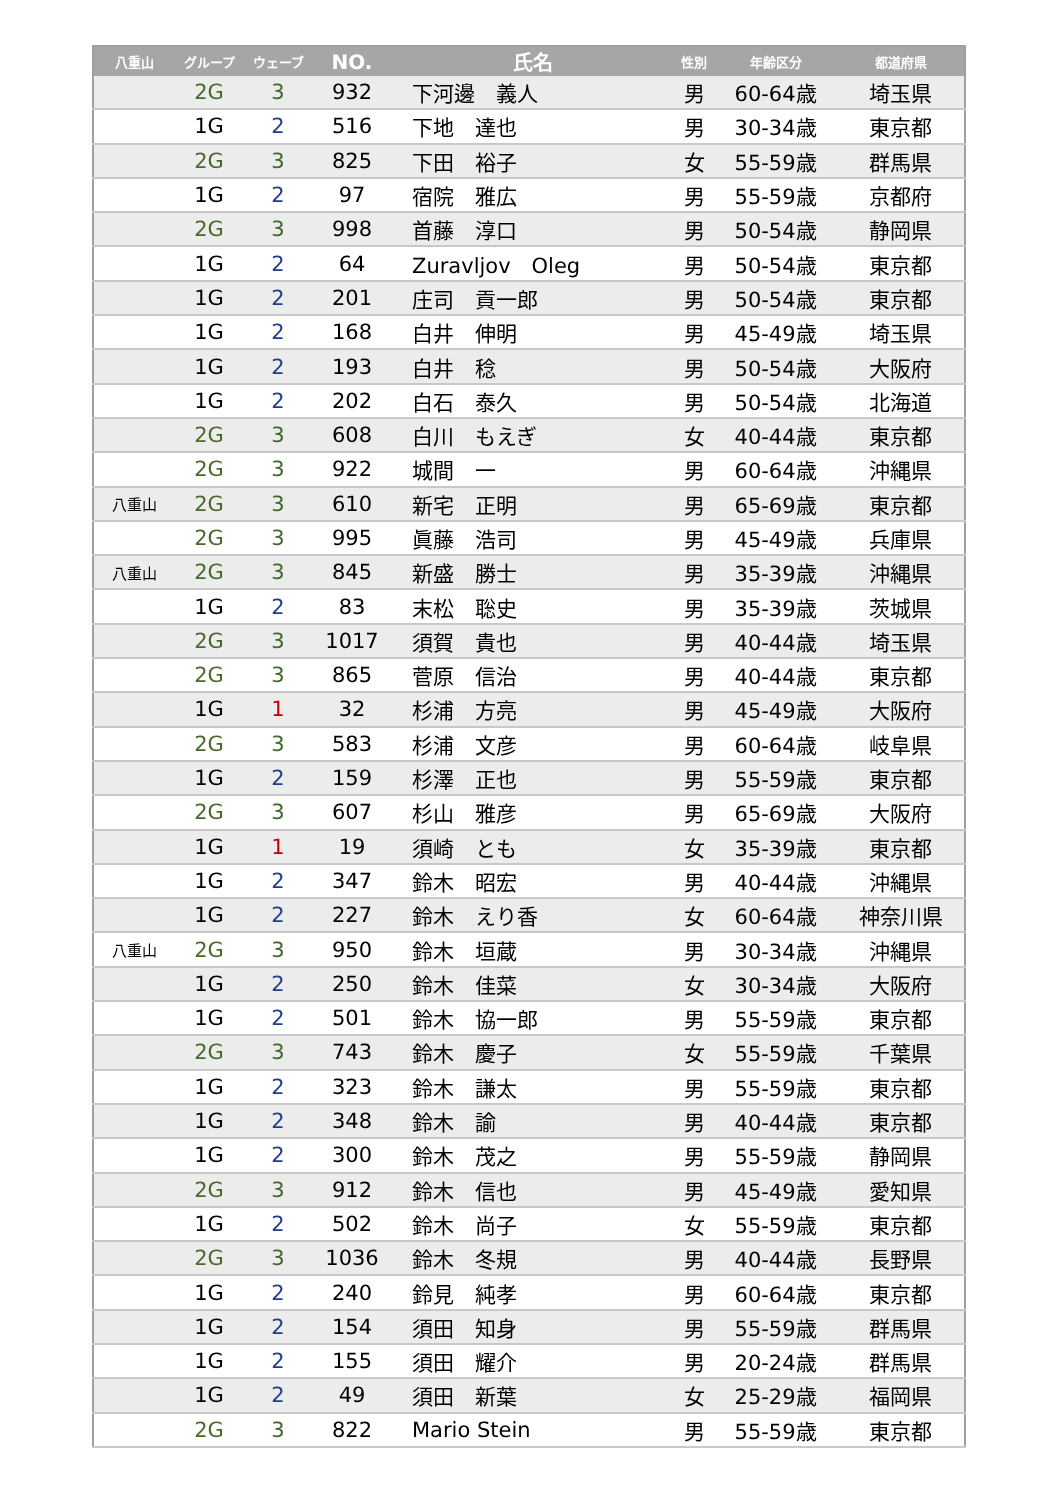| 八重山 | グループ | ウェーブ | NO. | 氏名 | 性別 | 年齢区分 | 都道府県 |
| --- | --- | --- | --- | --- | --- | --- | --- |
| | 2G | 3 | 932 | 下河邊 義人 | 男 | 60-64歳 | 埼玉県 |
| | 1G | 2 | 516 | 下地 達也 | 男 | 30-34歳 | 東京都 |
| | 2G | 3 | 825 | 下田 裕子 | 女 | 55-59歳 | 群馬県 |
| | 1G | 2 | 97 | 宿院 雅広 | 男 | 55-59歳 | 京都府 |
| | 2G | 3 | 998 | 首藤 淳口 | 男 | 50-54歳 | 静岡県 |
| | 1G | 2 | 64 | Zuravljov Oleg | 男 | 50-54歳 | 東京都 |
| | 1G | 2 | 201 | 庄司 貢一郎 | 男 | 50-54歳 | 東京都 |
| | 1G | 2 | 168 | 白井 伸明 | 男 | 45-49歳 | 埼玉県 |
| | 1G | 2 | 193 | 白井 稔 | 男 | 50-54歳 | 大阪府 |
| | 1G | 2 | 202 | 白石 泰久 | 男 | 50-54歳 | 北海道 |
| | 2G | 3 | 608 | 白川 もえぎ | 女 | 40-44歳 | 東京都 |
| | 2G | 3 | 922 | 城間 一 | 男 | 60-64歳 | 沖縄県 |
| 八重山 | 2G | 3 | 610 | 新宅 正明 | 男 | 65-69歳 | 東京都 |
| | 2G | 3 | 995 | 眞藤 浩司 | 男 | 45-49歳 | 兵庫県 |
| 八重山 | 2G | 3 | 845 | 新盛 勝士 | 男 | 35-39歳 | 沖縄県 |
| | 1G | 2 | 83 | 末松 聡史 | 男 | 35-39歳 | 茨城県 |
| | 2G | 3 | 1017 | 須賀 貴也 | 男 | 40-44歳 | 埼玉県 |
| | 2G | 3 | 865 | 菅原 信治 | 男 | 40-44歳 | 東京都 |
| | 1G | 1 | 32 | 杉浦 方亮 | 男 | 45-49歳 | 大阪府 |
| | 2G | 3 | 583 | 杉浦 文彦 | 男 | 60-64歳 | 岐阜県 |
| | 1G | 2 | 159 | 杉澤 正也 | 男 | 55-59歳 | 東京都 |
| | 2G | 3 | 607 | 杉山 雅彦 | 男 | 65-69歳 | 大阪府 |
| | 1G | 1 | 19 | 須崎 とも | 女 | 35-39歳 | 東京都 |
| | 1G | 2 | 347 | 鈴木 昭宏 | 男 | 40-44歳 | 沖縄県 |
| | 1G | 2 | 227 | 鈴木 えり香 | 女 | 60-64歳 | 神奈川県 |
| 八重山 | 2G | 3 | 950 | 鈴木 垣蔵 | 男 | 30-34歳 | 沖縄県 |
| | 1G | 2 | 250 | 鈴木 佳菜 | 女 | 30-34歳 | 大阪府 |
| | 1G | 2 | 501 | 鈴木 協一郎 | 男 | 55-59歳 | 東京都 |
| | 2G | 3 | 743 | 鈴木 慶子 | 女 | 55-59歳 | 千葉県 |
| | 1G | 2 | 323 | 鈴木 謙太 | 男 | 55-59歳 | 東京都 |
| | 1G | 2 | 348 | 鈴木 諭 | 男 | 40-44歳 | 東京都 |
| | 1G | 2 | 300 | 鈴木 茂之 | 男 | 55-59歳 | 静岡県 |
| | 2G | 3 | 912 | 鈴木 信也 | 男 | 45-49歳 | 愛知県 |
| | 1G | 2 | 502 | 鈴木 尚子 | 女 | 55-59歳 | 東京都 |
| | 2G | 3 | 1036 | 鈴木 冬規 | 男 | 40-44歳 | 長野県 |
| | 1G | 2 | 240 | 鈴見 純孝 | 男 | 60-64歳 | 東京都 |
| | 1G | 2 | 154 | 須田 知身 | 男 | 55-59歳 | 群馬県 |
| | 1G | 2 | 155 | 須田 耀介 | 男 | 20-24歳 | 群馬県 |
| | 1G | 2 | 49 | 須田 新葉 | 女 | 25-29歳 | 福岡県 |
| | 2G | 3 | 822 | Mario Stein | 男 | 55-59歳 | 東京都 |